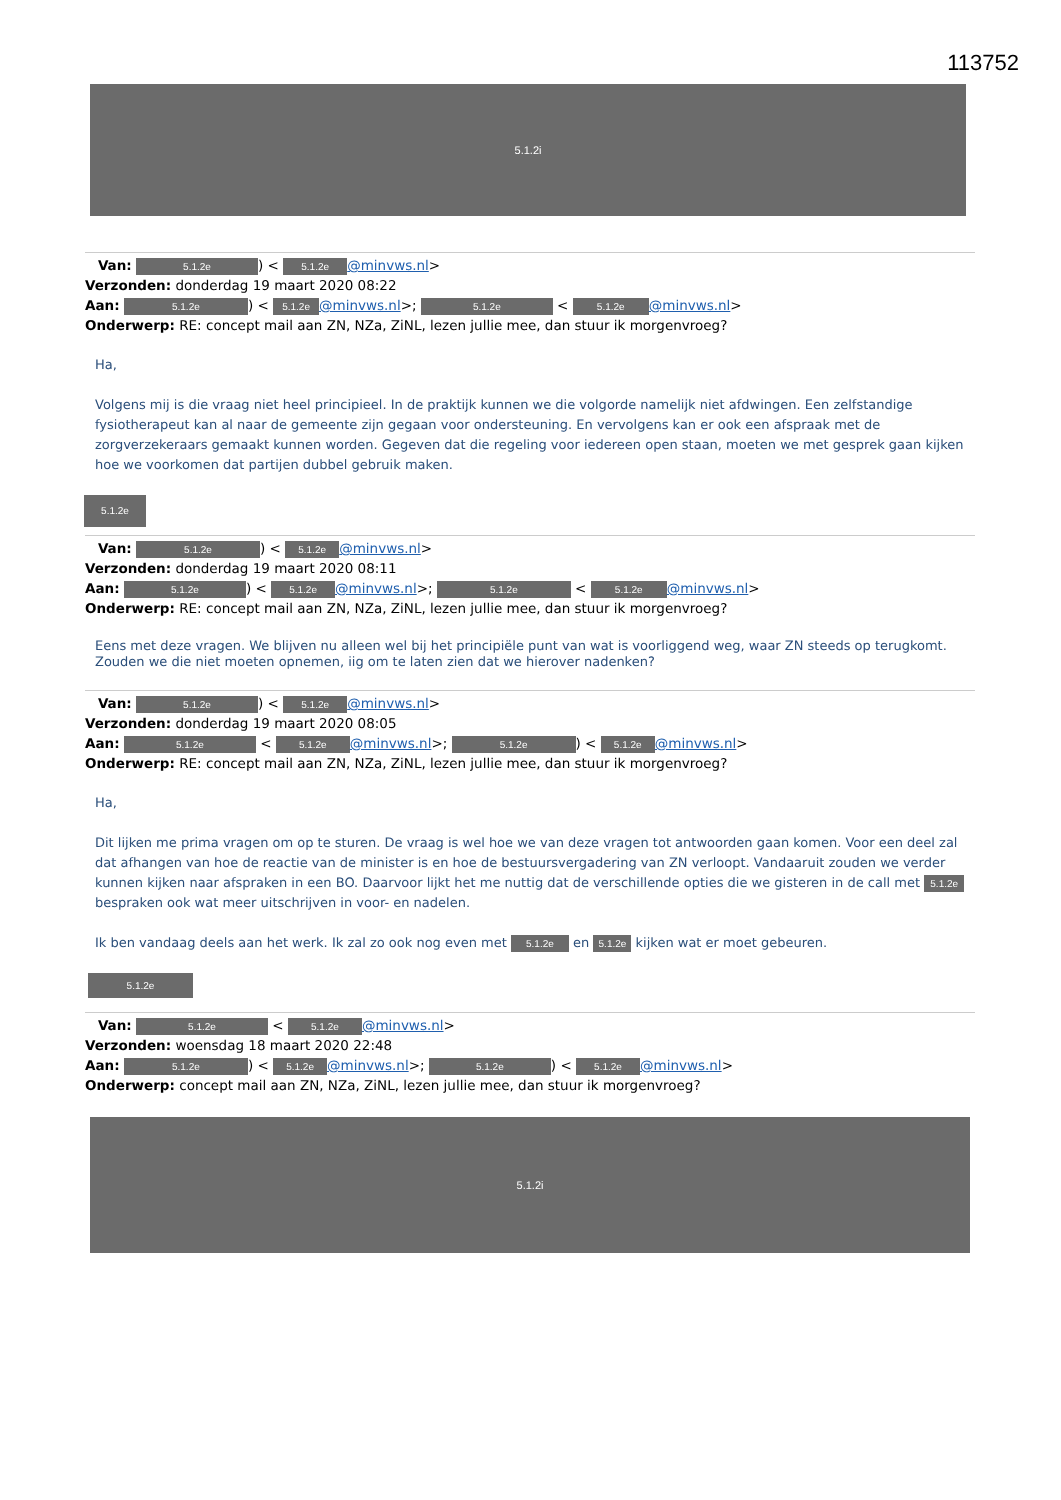113752
5.1.2i
Van: 5.1.2e) < 5.1.2e @minvws.nl>
Verzonden: donderdag 19 maart 2020 08:22
Aan: 5.1.2e) < 5.1.2e @minvws.nl>; 5.1.2e < 5.1.2e @minvws.nl>
Onderwerp: RE: concept mail aan ZN, NZa, ZiNL, lezen jullie mee, dan stuur ik morgenvroeg?
Ha,
Volgens mij is die vraag niet heel principieel. In de praktijk kunnen we die volgorde namelijk niet afdwingen. Een zelfstandige fysiotherapeut kan al naar de gemeente zijn gegaan voor ondersteuning. En vervolgens kan er ook een afspraak met de zorgverzekeraars gemaakt kunnen worden. Gegeven dat die regeling voor iedereen open staan, moeten we met gesprek gaan kijken hoe we voorkomen dat partijen dubbel gebruik maken.
5.1.2e
Van: 5.1.2e) < 5.1.2e @minvws.nl>
Verzonden: donderdag 19 maart 2020 08:11
Aan: 5.1.2e) < 5.1.2e @minvws.nl>; 5.1.2e < 5.1.2e @minvws.nl>
Onderwerp: RE: concept mail aan ZN, NZa, ZiNL, lezen jullie mee, dan stuur ik morgenvroeg?
Eens met deze vragen. We blijven nu alleen wel bij het principiële punt van wat is voorliggend weg, waar ZN steeds op terugkomt. Zouden we die niet moeten opnemen, iig om te laten zien dat we hierover nadenken?
Van: 5.1.2e) < 5.1.2e @minvws.nl>
Verzonden: donderdag 19 maart 2020 08:05
Aan: 5.1.2e < 5.1.2e @minvws.nl>; 5.1.2e) < 5.1.2e @minvws.nl>
Onderwerp: RE: concept mail aan ZN, NZa, ZiNL, lezen jullie mee, dan stuur ik morgenvroeg?
Ha,
Dit lijken me prima vragen om op te sturen. De vraag is wel hoe we van deze vragen tot antwoorden gaan komen. Voor een deel zal dat afhangen van hoe de reactie van de minister is en hoe de bestuursvergadering van ZN verloopt. Vandaaruit zouden we verder kunnen kijken naar afspraken in een BO. Daarvoor lijkt het me nuttig dat de verschillende opties die we gisteren in de call met 5.1.2e bespraken ook wat meer uitschrijven in voor- en nadelen.
Ik ben vandaag deels aan het werk. Ik zal zo ook nog even met 5.1.2e en 5.1.2e kijken wat er moet gebeuren.
5.1.2e
Van: 5.1.2e < 5.1.2e @minvws.nl>
Verzonden: woensdag 18 maart 2020 22:48
Aan: 5.1.2e) < 5.1.2e @minvws.nl>; 5.1.2e) < 5.1.2e @minvws.nl>
Onderwerp: concept mail aan ZN, NZa, ZiNL, lezen jullie mee, dan stuur ik morgenvroeg?
5.1.2i